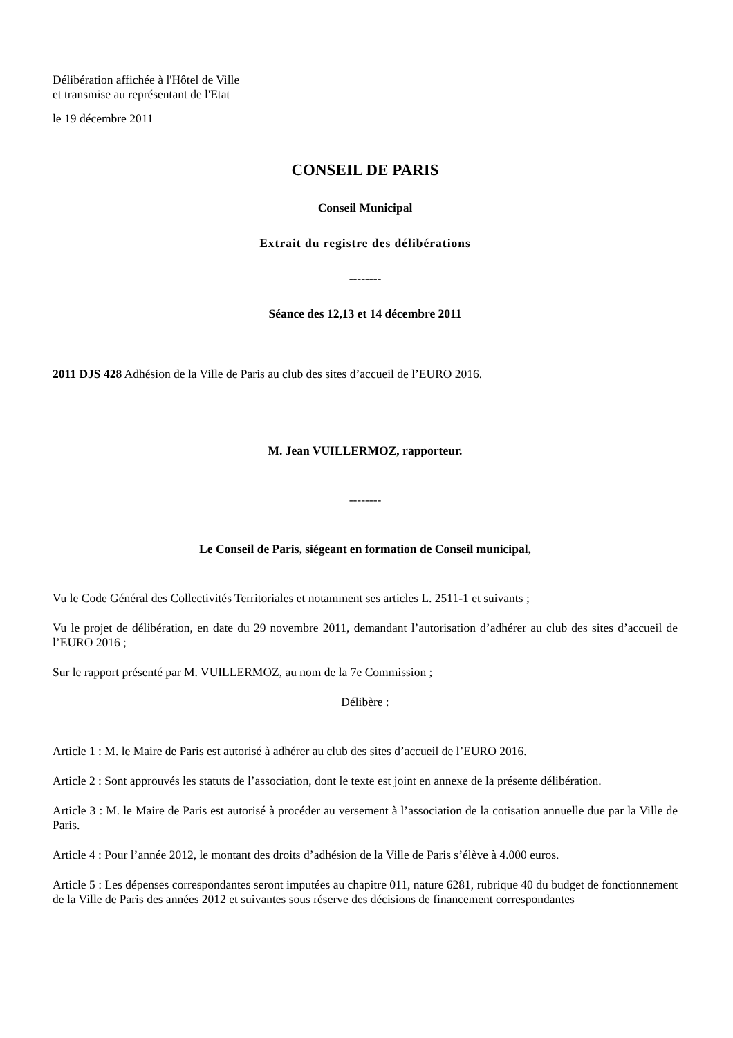Délibération affichée à l'Hôtel de Ville
et transmise au représentant de l'Etat
le 19 décembre 2011
CONSEIL DE PARIS
Conseil Municipal
Extrait du registre des délibérations
--------
Séance des 12,13 et 14 décembre 2011
2011 DJS 428 Adhésion de la Ville de Paris au club des sites d’accueil de l’EURO 2016.
M. Jean VUILLERMOZ, rapporteur.
--------
Le Conseil de Paris, siégeant en formation de Conseil municipal,
Vu le Code Général des Collectivités Territoriales et notamment ses articles L. 2511-1 et suivants ;
Vu le projet de délibération, en date du 29 novembre 2011, demandant l’autorisation d’adhérer au club des sites d’accueil de l’EURO 2016 ;
Sur le rapport présenté par M. VUILLERMOZ, au nom de la 7e Commission ;
Délibère :
Article 1 : M. le Maire de Paris est autorisé à adhérer au club des sites d’accueil de l’EURO 2016.
Article 2 : Sont approuvés les statuts de l’association, dont le texte est joint en annexe de la présente délibération.
Article 3 : M. le Maire de Paris est autorisé à procéder au versement à l’association de la cotisation annuelle due par la Ville de Paris.
Article 4 : Pour l’année 2012, le montant des droits d’adhésion de la Ville de Paris s’élève à 4.000 euros.
Article 5 : Les dépenses correspondantes seront imputées au chapitre 011, nature 6281, rubrique 40 du budget de fonctionnement de la Ville de Paris des années 2012 et suivantes sous réserve des décisions de financement correspondantes